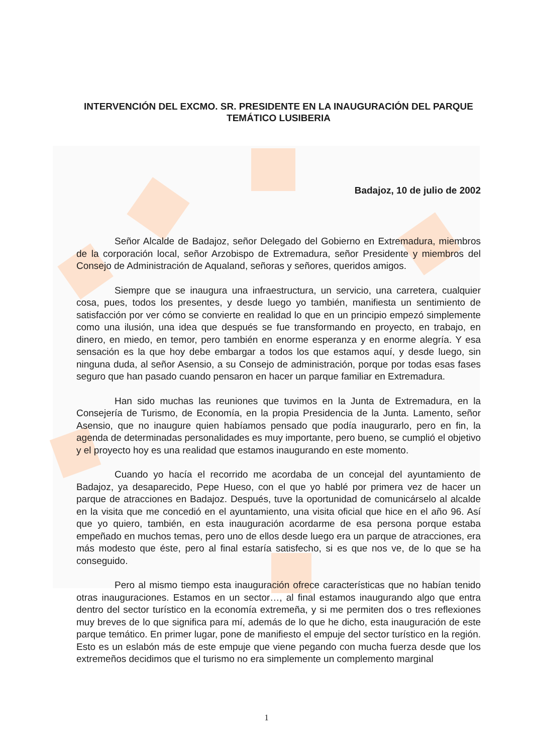INTERVENCIÓN DEL EXCMO. SR. PRESIDENTE EN LA INAUGURACIÓN DEL PARQUE TEMÁTICO LUSIBERIA
Badajoz, 10 de julio de 2002
Señor Alcalde de Badajoz, señor Delegado del Gobierno en Extremadura, miembros de la corporación local, señor Arzobispo de Extremadura, señor Presidente y miembros del Consejo de Administración de Aqualand, señoras y señores, queridos amigos.
Siempre que se inaugura una infraestructura, un servicio, una carretera, cualquier cosa, pues, todos los presentes, y desde luego yo también, manifiesta un sentimiento de satisfacción por ver cómo se convierte en realidad lo que en un principio empezó simplemente como una ilusión, una idea que después se fue transformando en proyecto, en trabajo, en dinero, en miedo, en temor, pero también en enorme esperanza y en enorme alegría. Y esa sensación es la que hoy debe embargar a todos los que estamos aquí, y desde luego, sin ninguna duda, al señor Asensio, a su Consejo de administración, porque por todas esas fases seguro que han pasado cuando pensaron en hacer un parque familiar en Extremadura.
Han sido muchas las reuniones que tuvimos en la Junta de Extremadura, en la Consejería de Turismo, de Economía, en la propia Presidencia de la Junta. Lamento, señor Asensio, que no inaugure quien habíamos pensado que podía inaugurarlo, pero en fin, la agenda de determinadas personalidades es muy importante, pero bueno, se cumplió el objetivo y el proyecto hoy es una realidad que estamos inaugurando en este momento.
Cuando yo hacía el recorrido me acordaba de un concejal del ayuntamiento de Badajoz, ya desaparecido, Pepe Hueso, con el que yo hablé por primera vez de hacer un parque de atracciones en Badajoz. Después, tuve la oportunidad de comunicárselo al alcalde en la visita que me concedió en el ayuntamiento, una visita oficial que hice en el año 96. Así que yo quiero, también, en esta inauguración acordarme de esa persona porque estaba empeñado en muchos temas, pero uno de ellos desde luego era un parque de atracciones, era más modesto que éste, pero al final estaría satisfecho, si es que nos ve, de lo que se ha conseguido.
Pero al mismo tiempo esta inauguración ofrece características que no habían tenido otras inauguraciones. Estamos en un sector…, al final estamos inaugurando algo que entra dentro del sector turístico en la economía extremeña, y si me permiten dos o tres reflexiones muy breves de lo que significa para mí, además de lo que he dicho, esta inauguración de este parque temático. En primer lugar, pone de manifiesto el empuje del sector turístico en la región. Esto es un eslabón más de este empuje que viene pegando con mucha fuerza desde que los extremeños decidimos que el turismo no era simplemente un complemento marginal
1